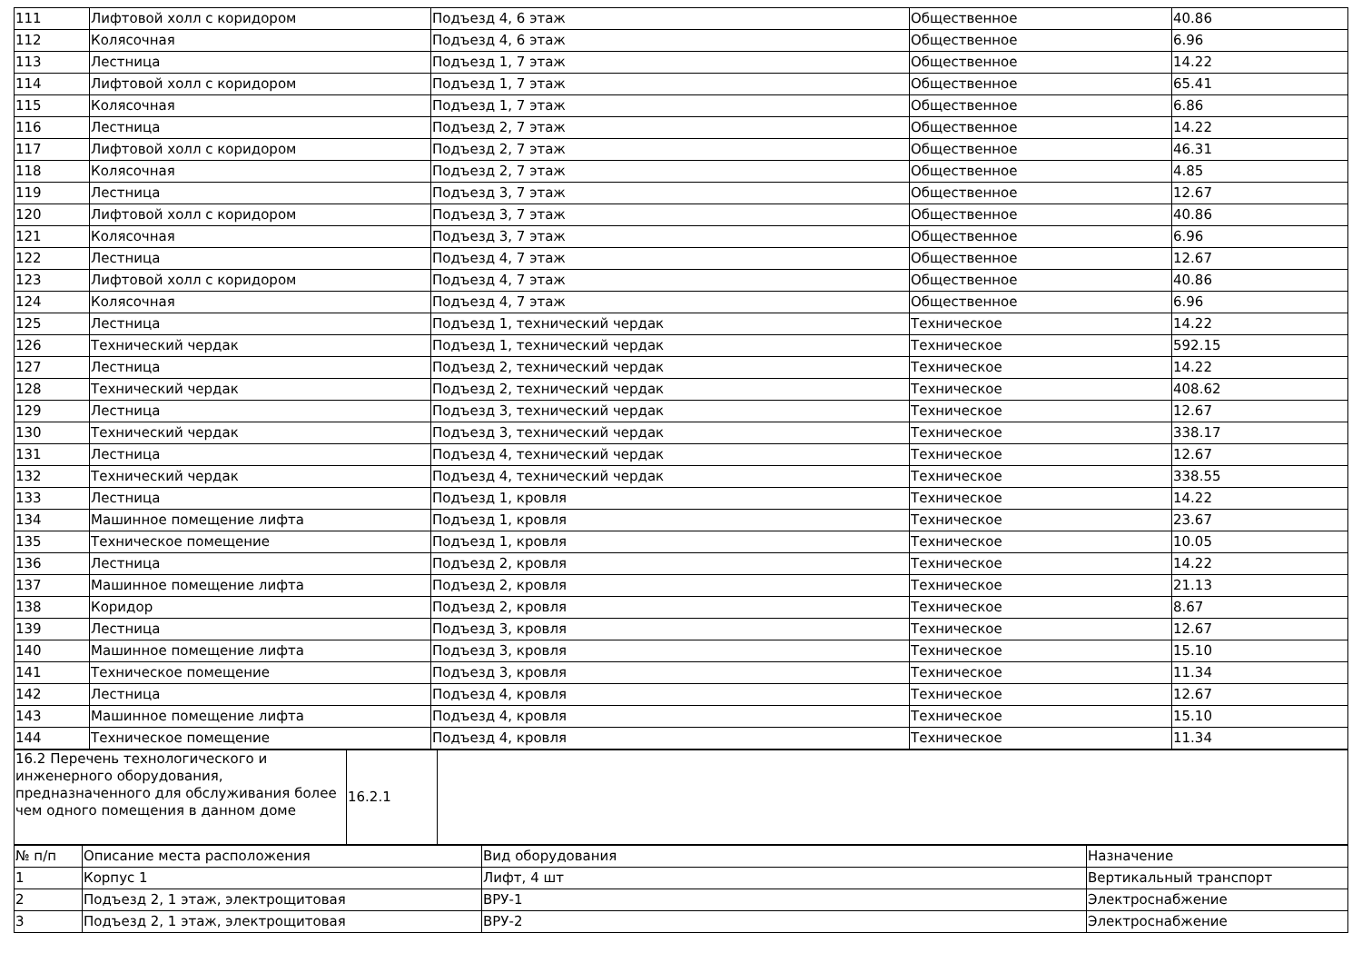| 111 | Лифтовой холл с коридором | Подъезд 4, 6 этаж | Общественное | 40.86 |
| 112 | Колясочная | Подъезд 4, 6 этаж | Общественное | 6.96 |
| 113 | Лестница | Подъезд 1, 7 этаж | Общественное | 14.22 |
| 114 | Лифтовой холл с коридором | Подъезд 1, 7 этаж | Общественное | 65.41 |
| 115 | Колясочная | Подъезд 1, 7 этаж | Общественное | 6.86 |
| 116 | Лестница | Подъезд 2, 7 этаж | Общественное | 14.22 |
| 117 | Лифтовой холл с коридором | Подъезд 2, 7 этаж | Общественное | 46.31 |
| 118 | Колясочная | Подъезд 2, 7 этаж | Общественное | 4.85 |
| 119 | Лестница | Подъезд 3, 7 этаж | Общественное | 12.67 |
| 120 | Лифтовой холл с коридором | Подъезд 3, 7 этаж | Общественное | 40.86 |
| 121 | Колясочная | Подъезд 3, 7 этаж | Общественное | 6.96 |
| 122 | Лестница | Подъезд 4, 7 этаж | Общественное | 12.67 |
| 123 | Лифтовой холл с коридором | Подъезд 4, 7 этаж | Общественное | 40.86 |
| 124 | Колясочная | Подъезд 4, 7 этаж | Общественное | 6.96 |
| 125 | Лестница | Подъезд 1, технический чердак | Техническое | 14.22 |
| 126 | Технический чердак | Подъезд 1, технический чердак | Техническое | 592.15 |
| 127 | Лестница | Подъезд 2, технический чердак | Техническое | 14.22 |
| 128 | Технический чердак | Подъезд 2, технический чердак | Техническое | 408.62 |
| 129 | Лестница | Подъезд 3, технический чердак | Техническое | 12.67 |
| 130 | Технический чердак | Подъезд 3, технический чердак | Техническое | 338.17 |
| 131 | Лестница | Подъезд 4, технический чердак | Техническое | 12.67 |
| 132 | Технический чердак | Подъезд 4, технический чердак | Техническое | 338.55 |
| 133 | Лестница | Подъезд 1, кровля | Техническое | 14.22 |
| 134 | Машинное помещение лифта | Подъезд 1, кровля | Техническое | 23.67 |
| 135 | Техническое помещение | Подъезд 1, кровля | Техническое | 10.05 |
| 136 | Лестница | Подъезд 2, кровля | Техническое | 14.22 |
| 137 | Машинное помещение лифта | Подъезд 2, кровля | Техническое | 21.13 |
| 138 | Коридор | Подъезд 2, кровля | Техническое | 8.67 |
| 139 | Лестница | Подъезд 3, кровля | Техническое | 12.67 |
| 140 | Машинное помещение лифта | Подъезд 3, кровля | Техническое | 15.10 |
| 141 | Техническое помещение | Подъезд 3, кровля | Техническое | 11.34 |
| 142 | Лестница | Подъезд 4, кровля | Техническое | 12.67 |
| 143 | Машинное помещение лифта | Подъезд 4, кровля | Техническое | 15.10 |
| 144 | Техническое помещение | Подъезд 4, кровля | Техническое | 11.34 |
| 16.2 Перечень технологического и инженерного оборудования, предназначенного для обслуживания более чем одного помещения в данном доме | 16.2.1 | |
| № п/п | Описание места расположения | Вид оборудования | Назначение |
| --- | --- | --- | --- |
| 1 | Корпус 1 | Лифт, 4 шт | Вертикальный транспорт |
| 2 | Подъезд 2, 1 этаж, электрощитовая | ВРУ-1 | Электроснабжение |
| 3 | Подъезд 2, 1 этаж, электрощитовая | ВРУ-2 | Электроснабжение |